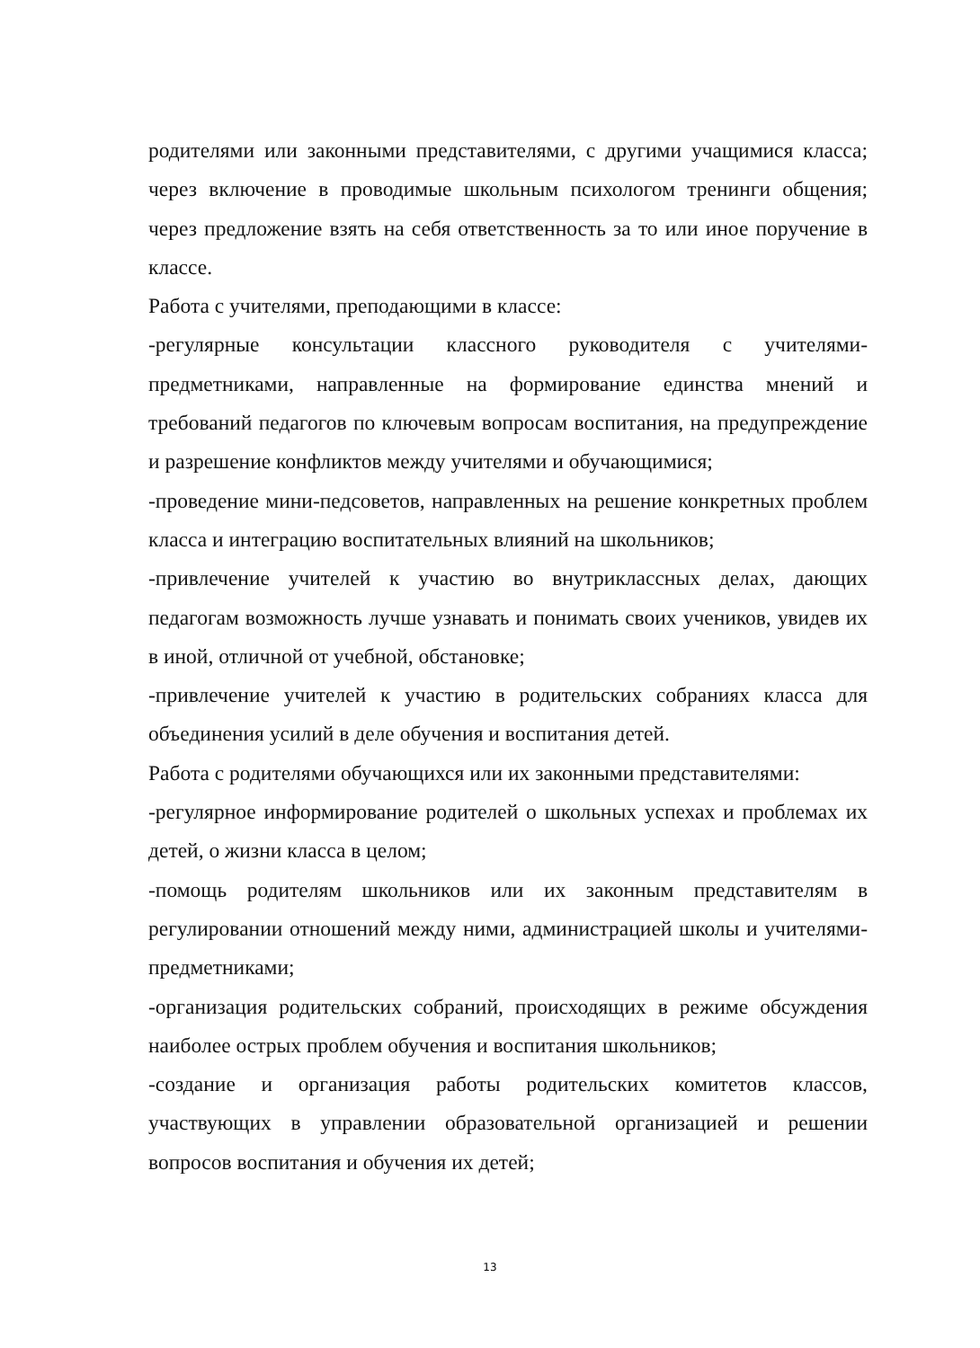родителями или законными представителями, с другими учащимися класса; через включение в проводимые школьным психологом тренинги общения; через предложение взять на себя ответственность за то или иное поручение в классе.
Работа с учителями, преподающими в классе:
-регулярные консультации классного руководителя с учителями-предметниками, направленные на формирование единства мнений и требований педагогов по ключевым вопросам воспитания, на предупреждение и разрешение конфликтов между учителями и обучающимися;
-проведение мини-педсоветов, направленных на решение конкретных проблем класса и интеграцию воспитательных влияний на школьников;
-привлечение учителей к участию во внутриклассных делах, дающих педагогам возможность лучше узнавать и понимать своих учеников, увидев их в иной, отличной от учебной, обстановке;
-привлечение учителей к участию в родительских собраниях класса для объединения усилий в деле обучения и воспитания детей.
Работа с родителями обучающихся или их законными представителями:
-регулярное информирование родителей о школьных успехах и проблемах их детей, о жизни класса в целом;
-помощь родителям школьников или их законным представителям в регулировании отношений между ними, администрацией школы и учителями-предметниками;
-организация родительских собраний, происходящих в режиме обсуждения наиболее острых проблем обучения и воспитания школьников;
-создание и организация работы родительских комитетов классов, участвующих в управлении образовательной организацией и решении вопросов воспитания и обучения их детей;
13